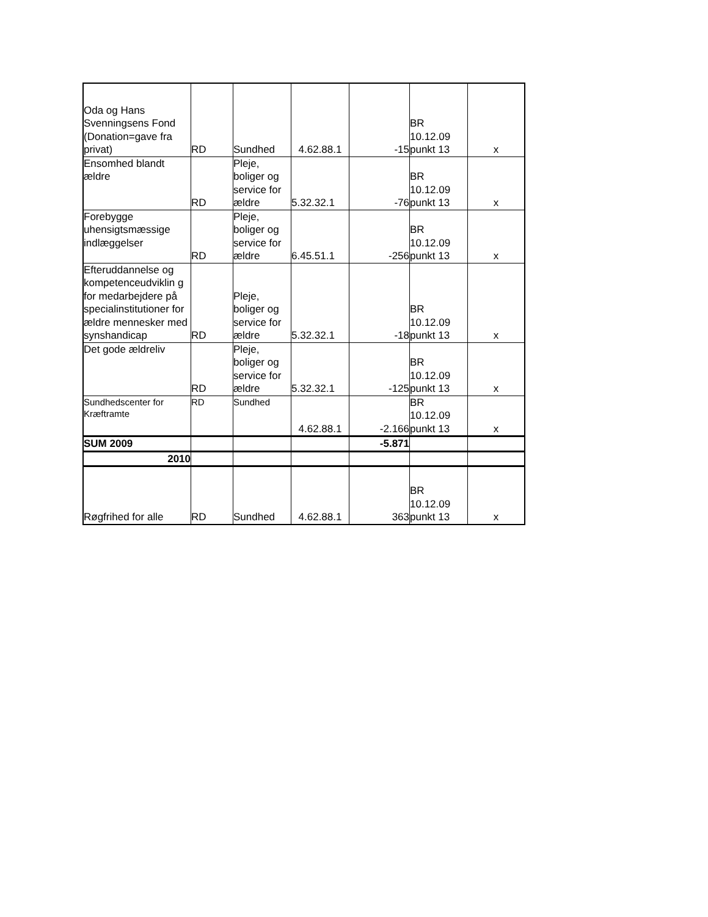| Oda og Hans Svenningsens Fond (Donation=gave fra privat) | RD | Sundhed | 4.62.88.1 | -15 | BR 10.12.09 punkt 13 | x |
| Ensomhed blandt ældre | RD | Pleje, boliger og service for ældre | 5.32.32.1 | -76 | BR 10.12.09 punkt 13 | x |
| Forebygge uhensigtsmæssige indlæggelser | RD | Pleje, boliger og service for ældre | 6.45.51.1 | -256 | BR 10.12.09 punkt 13 | x |
| Efteruddannelse og kompetenceudviklin g for medarbejdere på specialinstitutioner for ældre mennesker med synshandicap | RD | Pleje, boliger og service for ældre | 5.32.32.1 | -18 | BR 10.12.09 punkt 13 | x |
| Det gode ældreliv | RD | Pleje, boliger og service for ældre | 5.32.32.1 | -125 | BR 10.12.09 punkt 13 | x |
| Sundhedscenter for Kræftramte | RD | Sundhed | 4.62.88.1 | -2.166 | BR 10.12.09 punkt 13 | x |
| SUM 2009 | | | | -5.871 | | |
| 2010 | | | | | | |
| Røgfrihed for alle | RD | Sundhed | 4.62.88.1 | 363 | BR 10.12.09 punkt 13 | x |